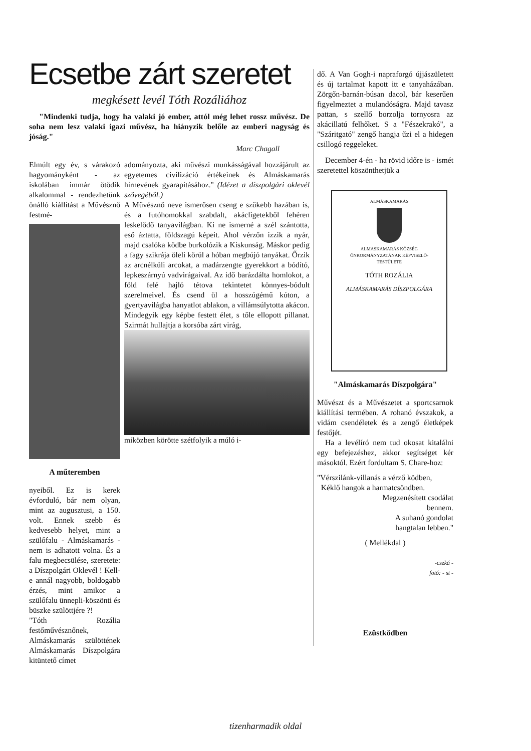Ecsetbe zárt szeretet
megkésett levél Tóth Rozáliához
"Mindenki tudja, hogy ha valaki jó ember, attól még lehet rossz művész. De soha nem lesz valaki igazi művész, ha hiányzik belőle az emberi nagyság és jóság."
Marc Chagall
Elmúlt egy év, s várakozó hagyományként - az iskolában immár ötödik alkalommal - rendezhetünk önálló kiállítást a Művésznő festmé-
A műteremben
nyeiből. Ez is kerek évforduló, bár nem olyan, mint az augusztusi, a 150. volt. Ennek szebb és kedvesebb helyet, mint a szülőfalu - Almáskamarás - nem is adhatott volna. És a falu megbecsülése, szeretete: a Díszpolgári Oklevél ! Kell-e annál nagyobb, boldogabb érzés, mint amikor a szülőfalu ünnepli-köszönti és büszke szülöttjére ?!
"Tóth Rozália festőművésznőnek, Almáskamarás szülöttének Almáskamarás Díszpolgára kitüntető címet
adományozta, aki művészi munkásságával hozzájárult az egyetemes civilizáció értékeinek és Almáskamarás hírnevének gyarapításához." (Idézet a díszpolgári oklevél szövegéből.)
A Művésznő neve ismerősen cseng e szűkebb hazában is, és a futóhomokkal szabdalt, akácligetekből fehéren leskelődő tanyavilágban. Ki ne ismerné a szél szántotta, eső áztatta, földszagú képeit. Ahol vérzőn izzik a nyár, majd csalóka ködbe burkolózik a Kiskunság. Máskor pedig a fagy szikrája öleli körül a hóban megbújó tanyákat. Őrzik az arcnélküli arcokat, a madárzengte gyerekkort a bódító, lepkeszárnyú vadvirágaival. Az idő barázdálta homlokot, a föld felé hajló tétova tekintetet könnyes-bódult szerelmeivel. És csend ül a hosszúgémű kúton, a gyertyavilágba hanyatlot ablakon, a villámsúlytotta akácon. Mindegyik egy képbe festett élet, s tőle ellopott pillanat. Szirmát hullajtja a korsóba zárt virág,
miközben körötte szétfolyik a múló i-
dő. A Van Gogh-i napraforgó újjászületett és új tartalmat kapott itt e tanyaházában. Zörgőn-barnán-búsan dacol, bár keserűen figyelmeztet a mulandóságra. Majd tavasz pattan, s szellő borzolja tornyosra az akácillatú felhőket. S a "Fészekrakó", a "Száritgató" zengő hangja űzi el a hidegen csillogó reggeleket.
December 4-én - ha rövid időre is - ismét szeretettel köszönthetjük a
ALMÁSKAMARÁS
ALMASKAMARÁS KÖZSÉG
ÖNKORMÁNYZATÁNAK KÉPVISELŐ-TESTÜLETE
TÓTH ROZÁLIA
ALMÁSKAMARÁS DÍSZPOLGÁRA
"Almáskamarás Díszpolgára"
Művészt és a Művészetet a sportcsarnok kiállítási termében. A rohanó évszakok, a vidám csendéletek és a zengő életképek festőjét.
Ha a levélíró nem tud okosat kitalálni egy befejezéshez, akkor segítséget kér másoktól. Ezért fordultam S. Chare-hoz:
"Vérszilánk-villanás a vérző ködben,
Kéklő hangok a harmatcsöndben.
Megzenésített csodálat
bennem.
A suhanó gondolat
hangtalan lebben."
( Mellékdal )
-cszká -
fotó: - st -
Ezüstködben
tizenharmadik oldal